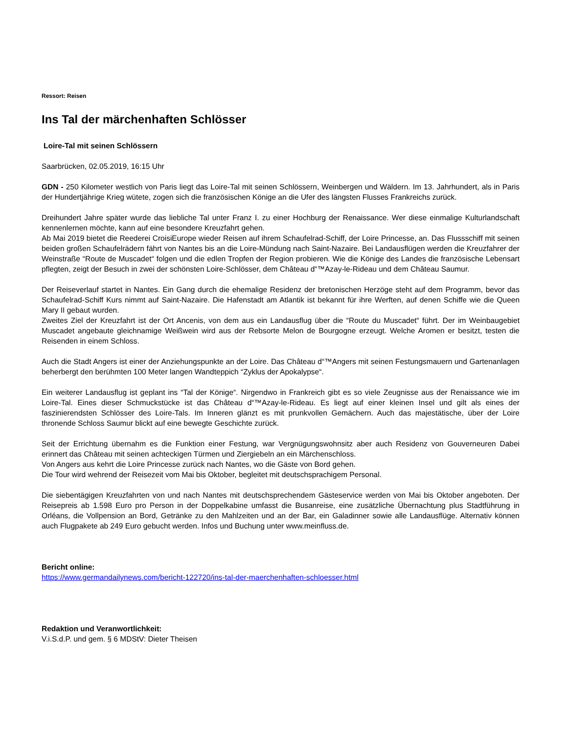Ressort: Reisen
Ins Tal der märchenhaften Schlösser
Loire-Tal mit seinen Schlössern
Saarbrücken, 02.05.2019, 16:15 Uhr
GDN - 250 Kilometer westlich von Paris liegt das Loire-Tal mit seinen Schlössern, Weinbergen und Wäldern. Im 13. Jahrhundert, als in Paris der Hundertjährige Krieg wütete, zogen sich die französischen Könige an die Ufer des längsten Flusses Frankreichs zurück.
Dreihundert Jahre später wurde das liebliche Tal unter Franz I. zu einer Hochburg der Renaissance. Wer diese einmalige Kulturlandschaft kennenlernen möchte, kann auf eine besondere Kreuzfahrt gehen.
Ab Mai 2019 bietet die Reederei CroisiEurope wieder Reisen auf ihrem Schaufelrad-Schiff, der Loire Princesse, an. Das Flussschiff mit seinen beiden großen Schaufelrädern fährt von Nantes bis an die Loire-Mündung nach Saint-Nazaire. Bei Landausflügen werden die Kreuzfahrer der Weinstraße “Route de Muscadet“ folgen und die edlen Tropfen der Region probieren. Wie die Könige des Landes die französische Lebensart pflegten, zeigt der Besuch in zwei der schönsten Loire-Schlösser, dem Château d“™Azay-le-Rideau und dem Château Saumur.
Der Reiseverlauf startet in Nantes. Ein Gang durch die ehemalige Residenz der bretonischen Herzöge steht auf dem Programm, bevor das Schaufelrad-Schiff Kurs nimmt auf Saint-Nazaire. Die Hafenstadt am Atlantik ist bekannt für ihre Werften, auf denen Schiffe wie die Queen Mary II gebaut wurden.
Zweites Ziel der Kreuzfahrt ist der Ort Ancenis, von dem aus ein Landausflug über die “Route du Muscadet“ führt. Der im Weinbaugebiet Muscadet angebaute gleichnamige Weißwein wird aus der Rebsorte Melon de Bourgogne erzeugt. Welche Aromen er besitzt, testen die Reisenden in einem Schloss.
Auch die Stadt Angers ist einer der Anziehungspunkte an der Loire. Das Château d“™Angers mit seinen Festungsmauern und Gartenanlagen beherbergt den berühmten 100 Meter langen Wandteppich “Zyklus der Apokalypse“.
Ein weiterer Landausflug ist geplant ins “Tal der Könige“. Nirgendwo in Frankreich gibt es so viele Zeugnisse aus der Renaissance wie im Loire-Tal. Eines dieser Schmuckstücke ist das Château d“™Azay-le-Rideau. Es liegt auf einer kleinen Insel und gilt als eines der faszinierendsten Schlösser des Loire-Tals. Im Inneren glänzt es mit prunkvollen Gemächern. Auch das majestätische, über der Loire thronende Schloss Saumur blickt auf eine bewegte Geschichte zurück.
Seit der Errichtung übernahm es die Funktion einer Festung, war Vergnügungswohnsitz aber auch Residenz von Gouverneuren Dabei erinnert das Château mit seinen achteckigen Türmen und Ziergiebeln an ein Märchenschloss.
Von Angers aus kehrt die Loire Princesse zurück nach Nantes, wo die Gäste von Bord gehen.
Die Tour wird wehrend der Reisezeit vom Mai bis Oktober, begleitet mit deutschsprachigem Personal.
Die siebentägigen Kreuzfahrten von und nach Nantes mit deutschsprechendem Gästeservice werden von Mai bis Oktober angeboten. Der Reisepreis ab 1.598 Euro pro Person in der Doppelkabine umfasst die Busanreise, eine zusätzliche Übernachtung plus Stadtführung in Orléans, die Vollpension an Bord, Getränke zu den Mahlzeiten und an der Bar, ein Galadinner sowie alle Landausflüge. Alternativ können auch Flugpakete ab 249 Euro gebucht werden. Infos und Buchung unter www.meinfluss.de.
Bericht online:
https://www.germandailynews.com/bericht-122720/ins-tal-der-maerchenhaften-schloesser.html
Redaktion und Veranwortlichkeit:
V.i.S.d.P. und gem. § 6 MDStV: Dieter Theisen